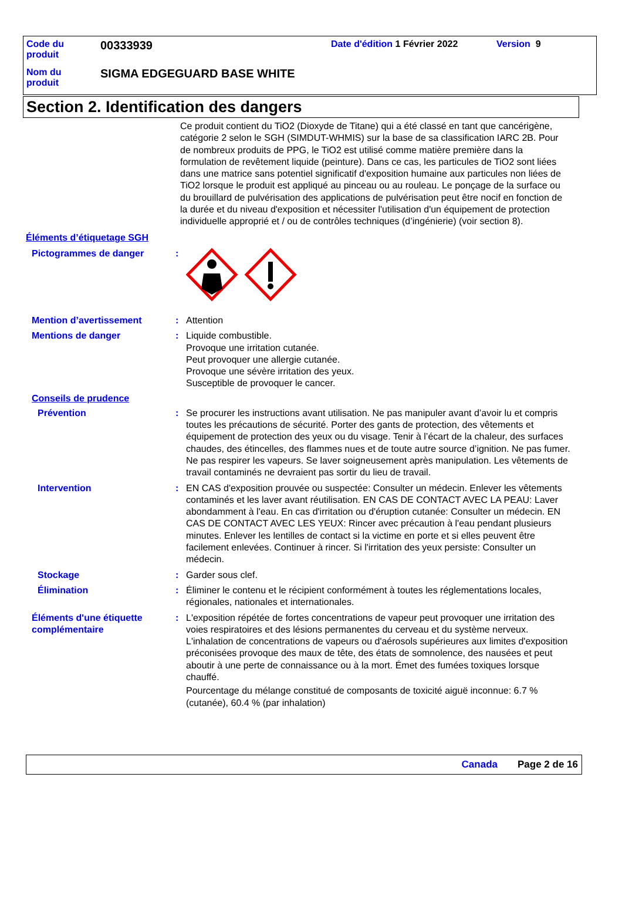Code du
produit
00333939
Date d'édition 1 Février 2022 Version 9
Nom du
produit
SIGMA EDGEGUARD BASE WHITE
Section 2. Identification des dangers
Ce produit contient du TiO2 (Dioxyde de Titane) qui a été classé en tant que cancérigène, catégorie 2 selon le SGH (SIMDUT-WHMIS) sur la base de sa classification IARC 2B. Pour de nombreux produits de PPG, le TiO2 est utilisé comme matière première dans la formulation de revêtement liquide (peinture). Dans ce cas, les particules de TiO2 sont liées dans une matrice sans potentiel significatif d'exposition humaine aux particules non liées de TiO2 lorsque le produit est appliqué au pinceau ou au rouleau. Le ponçage de la surface ou du brouillard de pulvérisation des applications de pulvérisation peut être nocif en fonction de la durée et du niveau d'exposition et nécessiter l'utilisation d'un équipement de protection individuelle approprié et / ou de contrôles techniques (d’ingénierie) (voir section 8).
Éléments d’étiquetage SGH
Pictogrammes de danger :
Mention d’avertissement : Attention
Mentions de danger : Liquide combustible.
Provoque une irritation cutanée.
Peut provoquer une allergie cutanée.
Provoque une sévère irritation des yeux.
Susceptible de provoquer le cancer.
Conseils de prudence
Prévention : Se procurer les instructions avant utilisation. Ne pas manipuler avant d’avoir lu et compris toutes les précautions de sécurité. Porter des gants de protection, des vêtements et équipement de protection des yeux ou du visage. Tenir à l’écart de la chaleur, des surfaces chaudes, des étincelles, des flammes nues et de toute autre source d’ignition. Ne pas fumer. Ne pas respirer les vapeurs. Se laver soigneusement après manipulation. Les vêtements de travail contaminés ne devraient pas sortir du lieu de travail.
Intervention : EN CAS d'exposition prouvée ou suspectée: Consulter un médecin. Enlever les vêtements contaminés et les laver avant réutilisation. EN CAS DE CONTACT AVEC LA PEAU: Laver abondamment à l'eau. En cas d'irritation ou d'éruption cutanée: Consulter un médecin. EN CAS DE CONTACT AVEC LES YEUX: Rincer avec précaution à l'eau pendant plusieurs minutes. Enlever les lentilles de contact si la victime en porte et si elles peuvent être facilement enlevées. Continuer à rincer. Si l'irritation des yeux persiste: Consulter un médecin.
Stockage : Garder sous clef.
Élimination : Éliminer le contenu et le récipient conformément à toutes les réglementations locales, régionales, nationales et internationales.
Éléments d'une étiquette complémentaire
: L'exposition répétée de fortes concentrations de vapeur peut provoquer une irritation des voies respiratoires et des lésions permanentes du cerveau et du système nerveux. L'inhalation de concentrations de vapeurs ou d'aérosols supérieures aux limites d'exposition préconisées provoque des maux de tête, des états de somnolence, des nausées et peut aboutir à une perte de connaissance ou à la mort. Émet des fumées toxiques lorsque chauffé.
Pourcentage du mélange constitué de composants de toxicité aiguë inconnue: 6.7 % (cutanée), 60.4 % (par inhalation)
Canada Page 2 de 16